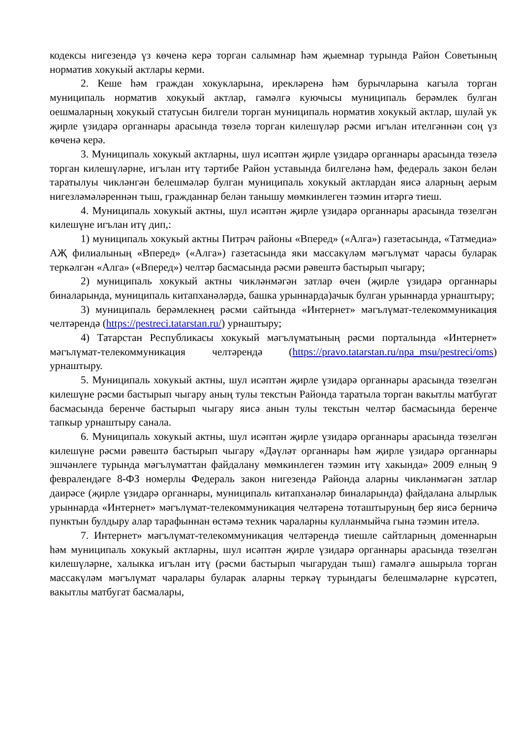кодексы нигезендә үз көченә керә торган салымнар һәм җыемнар турында Район Советының норматив хокукый актлары керми.
2. Кеше һәм граждан хокукларына, ирекләренә һәм бурычларына кагыла торган муниципаль норматив хокукый актлар, гамәлгә куючысы муниципаль берәмлек булган оешмаларның хокукый статусын билгели торган муниципаль норматив хокукый актлар, шулай ук җирле үзидарә органнары арасында төзелә торган килешүләр рәсми игълан ителгәннән соң үз көченә керә.
3. Муниципаль хокукый актларны, шул исәптән җирле үзидарә органнары арасында төзелә торган килешүләрне, игълан итү тәртибе Район уставында билгеләнә һәм, федераль закон белән таратылуы чикләнгән белешмәләр булган муниципаль хокукый актлардан яисә аларның аерым нигезләмәләреннән тыш, гражданнар белән танышу мөмкинлеген тәэмин итәргә тиеш.
4. Муниципаль хокукый актны, шул исәптән җирле үзидарә органнары арасында төзелгән килешүне игълан итү дип,:
1) муниципаль хокукый актны Питрәч районы «Вперед» («Алга») газетасында, «Татмедиа» АҖ филиалының «Вперед» («Алга») газетасында яки массакүләм мәгълүмат чарасы буларак теркәлгән «Алга» («Вперед») челтәр басмасында рәсми рәвештә бастырып чыгару;
2) муниципаль хокукый актны чикләнмәгән затлар өчен (җирле үзидарә органнары биналарында, муниципаль китапханәләрдә, башка урыннарда)ачык булган урыннарда урнаштыру;
3) муниципаль берәмлекнең рәсми сайтында «Интернет» мәгълүмат-телекоммуникация челтәрендә (https://pestreci.tatarstan.ru/) урнаштыру;
4) Татарстан Республикасы хокукый мәгълүматының рәсми порталында «Интернет» мәгълүмат-телекоммуникация челтәрендә (https://pravo.tatarstan.ru/npa_msu/pestreci/oms) урнаштыру.
5. Муниципаль хокукый актны, шул исәптән җирле үзидарә органнары арасында төзелгән килешүне рәсми бастырып чыгару аның тулы текстын Районда таратыла торган вакытлы матбугат басмасында беренче бастырып чыгару яисә анын тулы текстын челтәр басмасында беренче тапкыр урнаштыру санала.
6. Муниципаль хокукый актны, шул исәптән җирле үзидарә органнары арасында төзелгән килешүне рәсми рәвештә бастырып чыгару «Дәүләт органнары һәм җирле үзидарә органнары эшчәнлеге турында мәгълүматтан файдалану мөмкинлеген тәэмин итү хакында» 2009 елның 9 февралендәге 8-ФЗ номерлы Федераль закон нигезендә Районда аларны чикләнмәгән затлар даирәсе (җирле үзидарә органнары, муниципаль китапханәләр биналарында) файдалана алырлык урыннарда «Интернет» мәгълүмат-телекоммуникация челтәренә тоташтыруның бер яисә берничә пунктын булдыру алар тарафыннан өстәмә техник чараларны кулланмыйча гына тәэмин ителә.
7. Интернет» мәгълүмат-телекоммуникация челтәрендә тиешле сайтларның доменнарын һәм муниципаль хокукый актларны, шул исәптән җирле үзидарә органнары арасында төзелгән килешүләрне, халыкка игълан итү (рәсми бастырып чыгарудан тыш) гамәлгә ашырыла торган массакүләм мәгълүмат чаралары буларак аларны теркәү турындагы белешмәләрне күрсәтеп, вакытлы матбугат басмалары,